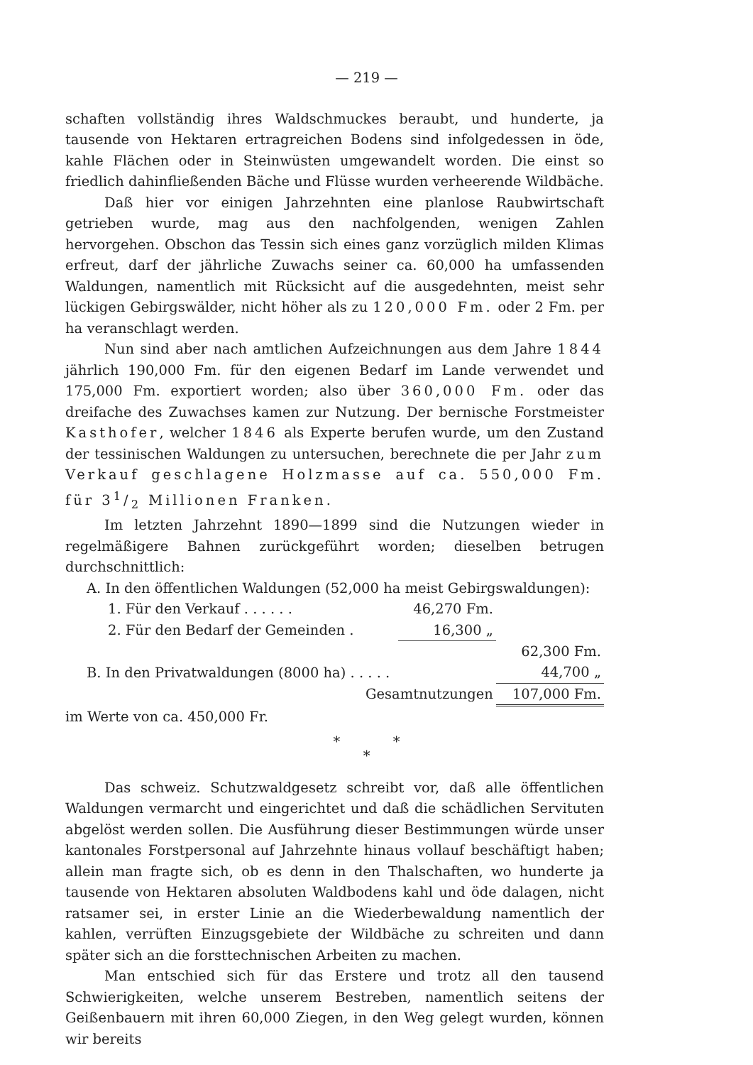— 219 —
schaften vollständig ihres Waldschmuckes beraubt, und hunderte, ja tausende von Hektaren ertragreichen Bodens sind infolgedessen in öde, kahle Flächen oder in Steinwüsten umgewandelt worden. Die einst so friedlich dahinfließenden Bäche und Flüsse wurden verheerende Wildbäche.
Daß hier vor einigen Jahrzehnten eine planlose Raubwirtschaft getrieben wurde, mag aus den nachfolgenden, wenigen Zahlen hervorgehen. Obschon das Tessin sich eines ganz vorzüglich milden Klimas erfreut, darf der jährliche Zuwachs seiner ca. 60,000 ha umfassenden Waldungen, namentlich mit Rücksicht auf die ausgedehnten, meist sehr lückigen Gebirgswälder, nicht höher als zu 120,000 Fm. oder 2 Fm. per ha veranschlagt werden.
Nun sind aber nach amtlichen Aufzeichnungen aus dem Jahre 1844 jährlich 190,000 Fm. für den eigenen Bedarf im Lande verwendet und 175,000 Fm. exportiert worden; also über 360,000 Fm. oder das dreifache des Zuwachses kamen zur Nutzung. Der bernische Forstmeister Kasthofer, welcher 1846 als Experte berufen wurde, um den Zustand der tessinischen Waldungen zu untersuchen, berechnete die per Jahr zum Verkauf geschlagene Holzmasse auf ca. 550,000 Fm. für 31/2 Millionen Franken.
Im letzten Jahrzehnt 1890—1899 sind die Nutzungen wieder in regelmäßigere Bahnen zurückgeführt worden; dieselben betrugen durchschnittlich:
| A. In den öffentlichen Waldungen (52,000 ha meist Gebirgswaldungen): | | | |
| 1. Für den Verkauf . . . . . . | 46,270 Fm. | | |
| 2. Für den Bedarf der Gemeinden . | 16,300 „ | | |
| | | 62,300 Fm. | |
| B. In den Privatwaldungen (8000 ha) . . . . . | | 44,700 „ | |
| Gesamtnutzungen | | 107,000 Fm. | |
im Werte von ca. 450,000 Fr.
* *
*
Das schweiz. Schutzwaldgesetz schreibt vor, daß alle öffentlichen Waldungen vermarcht und eingerichtet und daß die schädlichen Servituten abgelöst werden sollen. Die Ausführung dieser Bestimmungen würde unser kantonales Forstpersonal auf Jahrzehnte hinaus vollauf beschäftigt haben; allein man fragte sich, ob es denn in den Thalschaften, wo hunderte ja tausende von Hektaren absoluten Waldbodens kahl und öde dalagen, nicht ratsamer sei, in erster Linie an die Wiederbewaldung namentlich der kahlen, verrüften Einzugsgebiete der Wildbäche zu schreiten und dann später sich an die forsttechnischen Arbeiten zu machen.
Man entschied sich für das Erstere und trotz all den tausend Schwierigkeiten, welche unserem Bestreben, namentlich seitens der Geißenbauern mit ihren 60,000 Ziegen, in den Weg gelegt wurden, können wir bereits